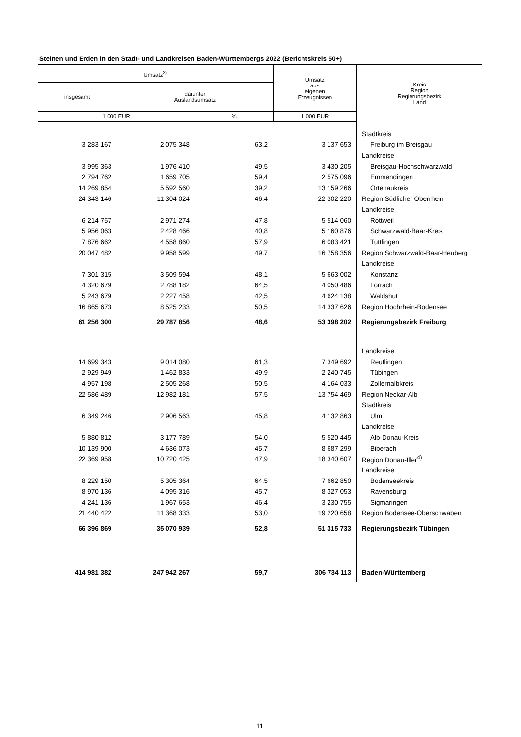Steinen und Erden in den Stadt- und Landkreisen Baden-Württembergs 2022 (Berichtskreis 50+)
| Umsatz<sup>3)</sup> | | | Umsatz aus eigenen Erzeugnissen | Kreis Region Regierungsbezirk Land |
| --- | --- | --- | --- | --- |
| insgesamt | darunter Auslandsumsatz | | | |
| 1 000 EUR | | % | 1 000 EUR | |
| | | | | Stadtkreis |
| 3 283 167 | 2 075 348 | 63,2 | 3 137 653 | Freiburg im Breisgau |
| | | | | Landkreise |
| 3 995 363 | 1 976 410 | 49,5 | 3 430 205 | Breisgau-Hochschwarzwald |
| 2 794 762 | 1 659 705 | 59,4 | 2 575 096 | Emmendingen |
| 14 269 854 | 5 592 560 | 39,2 | 13 159 266 | Ortenaukreis |
| 24 343 146 | 11 304 024 | 46,4 | 22 302 220 | Region Südlicher Oberrhein |
| | | | | Landkreise |
| 6 214 757 | 2 971 274 | 47,8 | 5 514 060 | Rottweil |
| 5 956 063 | 2 428 466 | 40,8 | 5 160 876 | Schwarzwald-Baar-Kreis |
| 7 876 662 | 4 558 860 | 57,9 | 6 083 421 | Tuttlingen |
| 20 047 482 | 9 958 599 | 49,7 | 16 758 356 | Region Schwarzwald-Baar-Heuberg |
| | | | | Landkreise |
| 7 301 315 | 3 509 594 | 48,1 | 5 663 002 | Konstanz |
| 4 320 679 | 2 788 182 | 64,5 | 4 050 486 | Lörrach |
| 5 243 679 | 2 227 458 | 42,5 | 4 624 138 | Waldshut |
| 16 865 673 | 8 525 233 | 50,5 | 14 337 626 | Region Hochrhein-Bodensee |
| 61 256 300 | 29 787 856 | 48,6 | 53 398 202 | Regierungsbezirk Freiburg |
| | | | | Landkreise |
| 14 699 343 | 9 014 080 | 61,3 | 7 349 692 | Reutlingen |
| 2 929 949 | 1 462 833 | 49,9 | 2 240 745 | Tübingen |
| 4 957 198 | 2 505 268 | 50,5 | 4 164 033 | Zollernalbkreis |
| 22 586 489 | 12 982 181 | 57,5 | 13 754 469 | Region Neckar-Alb |
| | | | | Stadtkreis |
| 6 349 246 | 2 906 563 | 45,8 | 4 132 863 | Ulm |
| | | | | Landkreise |
| 5 880 812 | 3 177 789 | 54,0 | 5 520 445 | Alb-Donau-Kreis |
| 10 139 900 | 4 636 073 | 45,7 | 8 687 299 | Biberach |
| 22 369 958 | 10 720 425 | 47,9 | 18 340 607 | Region Donau-Iller<sup>4)</sup> |
| | | | | Landkreise |
| 8 229 150 | 5 305 364 | 64,5 | 7 662 850 | Bodenseekreis |
| 8 970 136 | 4 095 316 | 45,7 | 8 327 053 | Ravensburg |
| 4 241 136 | 1 967 653 | 46,4 | 3 230 755 | Sigmaringen |
| 21 440 422 | 11 368 333 | 53,0 | 19 220 658 | Region Bodensee-Oberschwaben |
| 66 396 869 | 35 070 939 | 52,8 | 51 315 733 | Regierungsbezirk Tübingen |
| 414 981 382 | 247 942 267 | 59,7 | 306 734 113 | Baden-Württemberg |
11